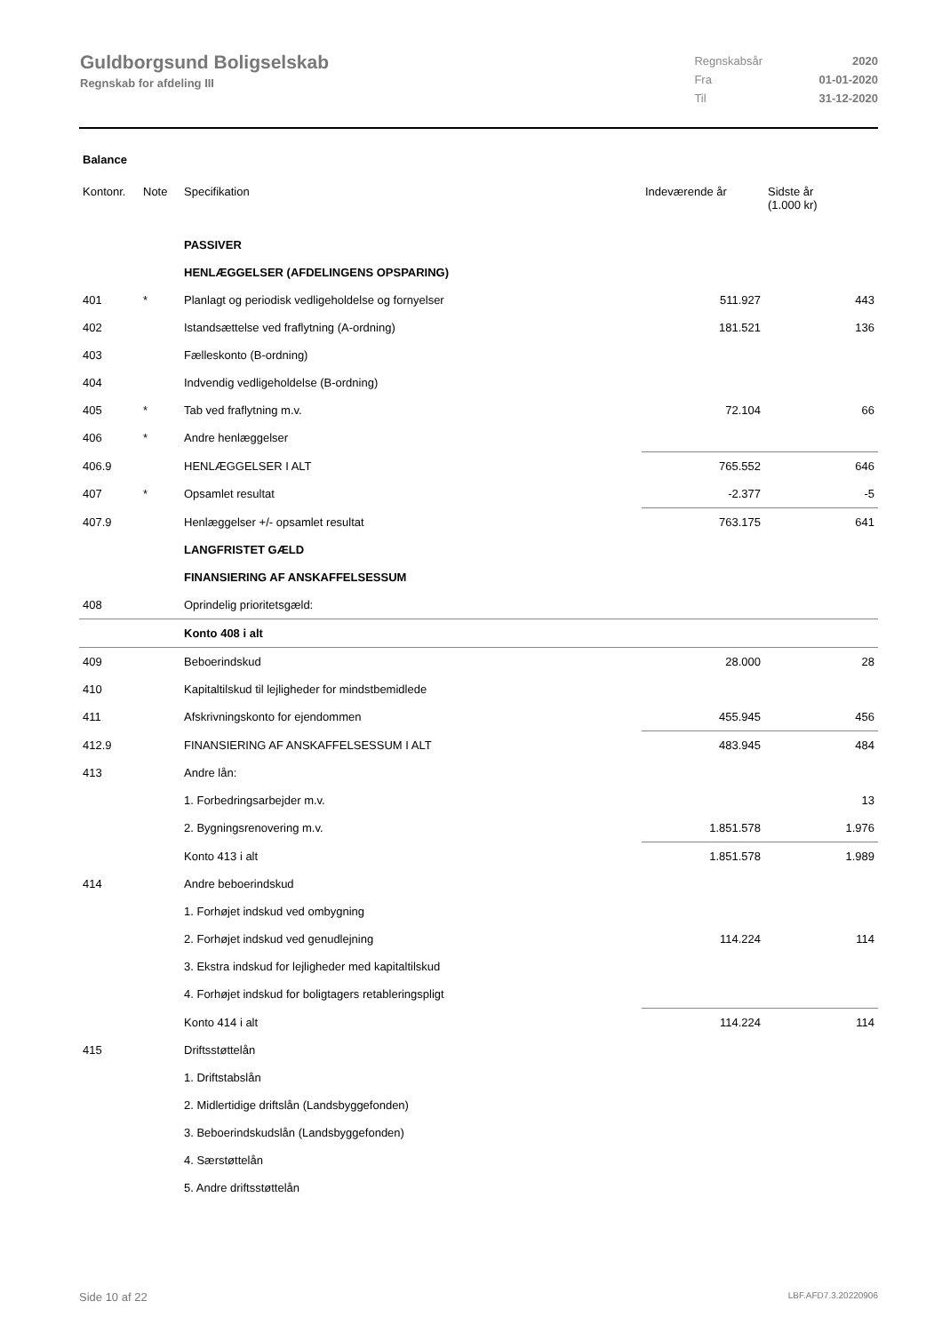Guldborgsund Boligselskab
Regnskab for afdeling III
| Regnskabsår | 2020 |
| Fra | 01-01-2020 |
| Til | 31-12-2020 |
Balance
| Kontonr. | Note | Specifikation | Indeværende år | Sidste år (1.000 kr) |
| --- | --- | --- | --- | --- |
| | | PASSIVER | | |
| | | HENLÆGGELSER (AFDELINGENS OPSPARING) | | |
| 401 | * | Planlagt og periodisk vedligeholdelse og fornyelser | 511.927 | 443 |
| 402 | | Istandsættelse ved fraflytning (A-ordning) | 181.521 | 136 |
| 403 | | Fælleskonto (B-ordning) | | |
| 404 | | Indvendig vedligeholdelse (B-ordning) | | |
| 405 | * | Tab ved fraflytning m.v. | 72.104 | 66 |
| 406 | * | Andre henlæggelser | | |
| 406.9 | | HENLÆGGELSER I ALT | 765.552 | 646 |
| 407 | * | Opsamlet resultat | -2.377 | -5 |
| 407.9 | | Henlæggelser +/- opsamlet resultat | 763.175 | 641 |
| | | LANGFRISTET GÆLD | | |
| | | FINANSIERING AF ANSKAFFELSESSUM | | |
| 408 | | Oprindelig prioritetsgæld: | | |
| | | Konto 408 i alt | | |
| 409 | | Beboerindskud | 28.000 | 28 |
| 410 | | Kapitaltilskud til lejligheder for mindstbemidlede | | |
| 411 | | Afskrivningskonto for ejendommen | 455.945 | 456 |
| 412.9 | | FINANSIERING AF ANSKAFFELSESSUM I ALT | 483.945 | 484 |
| 413 | | Andre lån: | | |
| | | 1. Forbedringsarbejder m.v. | | 13 |
| | | 2. Bygningsrenovering m.v. | 1.851.578 | 1.976 |
| | | Konto 413 i alt | 1.851.578 | 1.989 |
| 414 | | Andre beboerindskud | | |
| | | 1. Forhøjet indskud ved ombygning | | |
| | | 2. Forhøjet indskud ved genudlejning | 114.224 | 114 |
| | | 3. Ekstra indskud for lejligheder med kapitaltilskud | | |
| | | 4. Forhøjet indskud for boligtagers retableringspligt | | |
| | | Konto 414 i alt | 114.224 | 114 |
| 415 | | Driftsstøttelån | | |
| | | 1. Driftstabslån | | |
| | | 2. Midlertidige driftslån (Landsbyggefonden) | | |
| | | 3. Beboerindskudslån (Landsbyggefonden) | | |
| | | 4. Særstøttelån | | |
| | | 5. Andre driftsstøttelån | | |
Side 10 af 22 LBF.AFD7.3.20220906